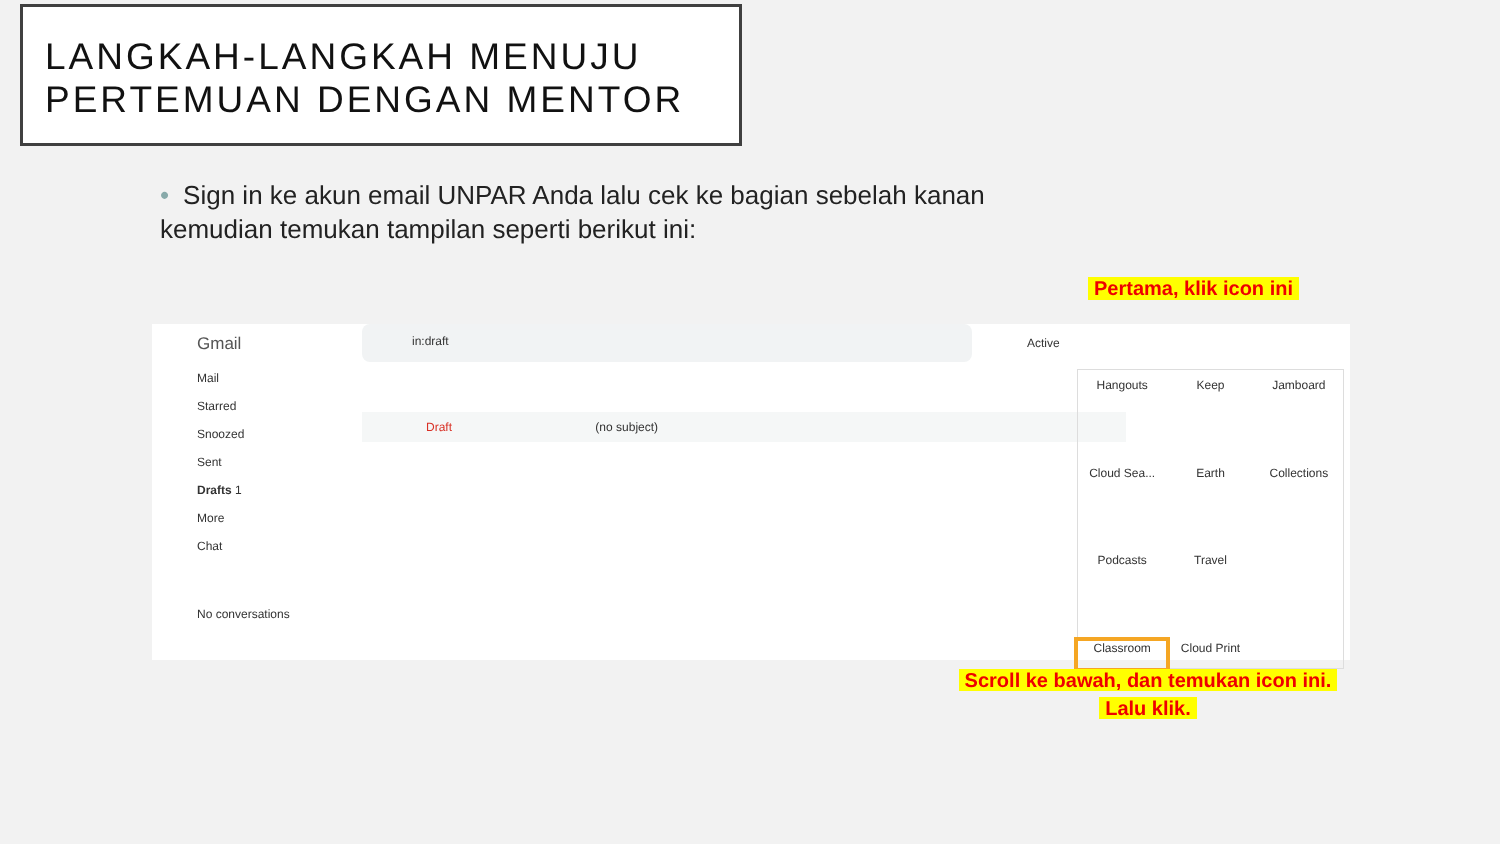LANGKAH-LANGKAH MENUJU
PERTEMUAN DENGAN MENTOR
• Sign in ke akun email UNPAR Anda lalu cek ke bagian sebelah kanan kemudian temukan tampilan seperti berikut ini:
Pertama, klik icon ini
Gmail
Mail
Starred
Snoozed
Sent
Drafts 1
More
Chat
No conversations
in:draft
Active
Draft (no subject)
Hangouts
Keep
Jamboard
Cloud Sea...
Earth
Collections
Podcasts
Travel
Classroom
Cloud Print
Scroll ke bawah, dan temukan icon ini.
Lalu klik.